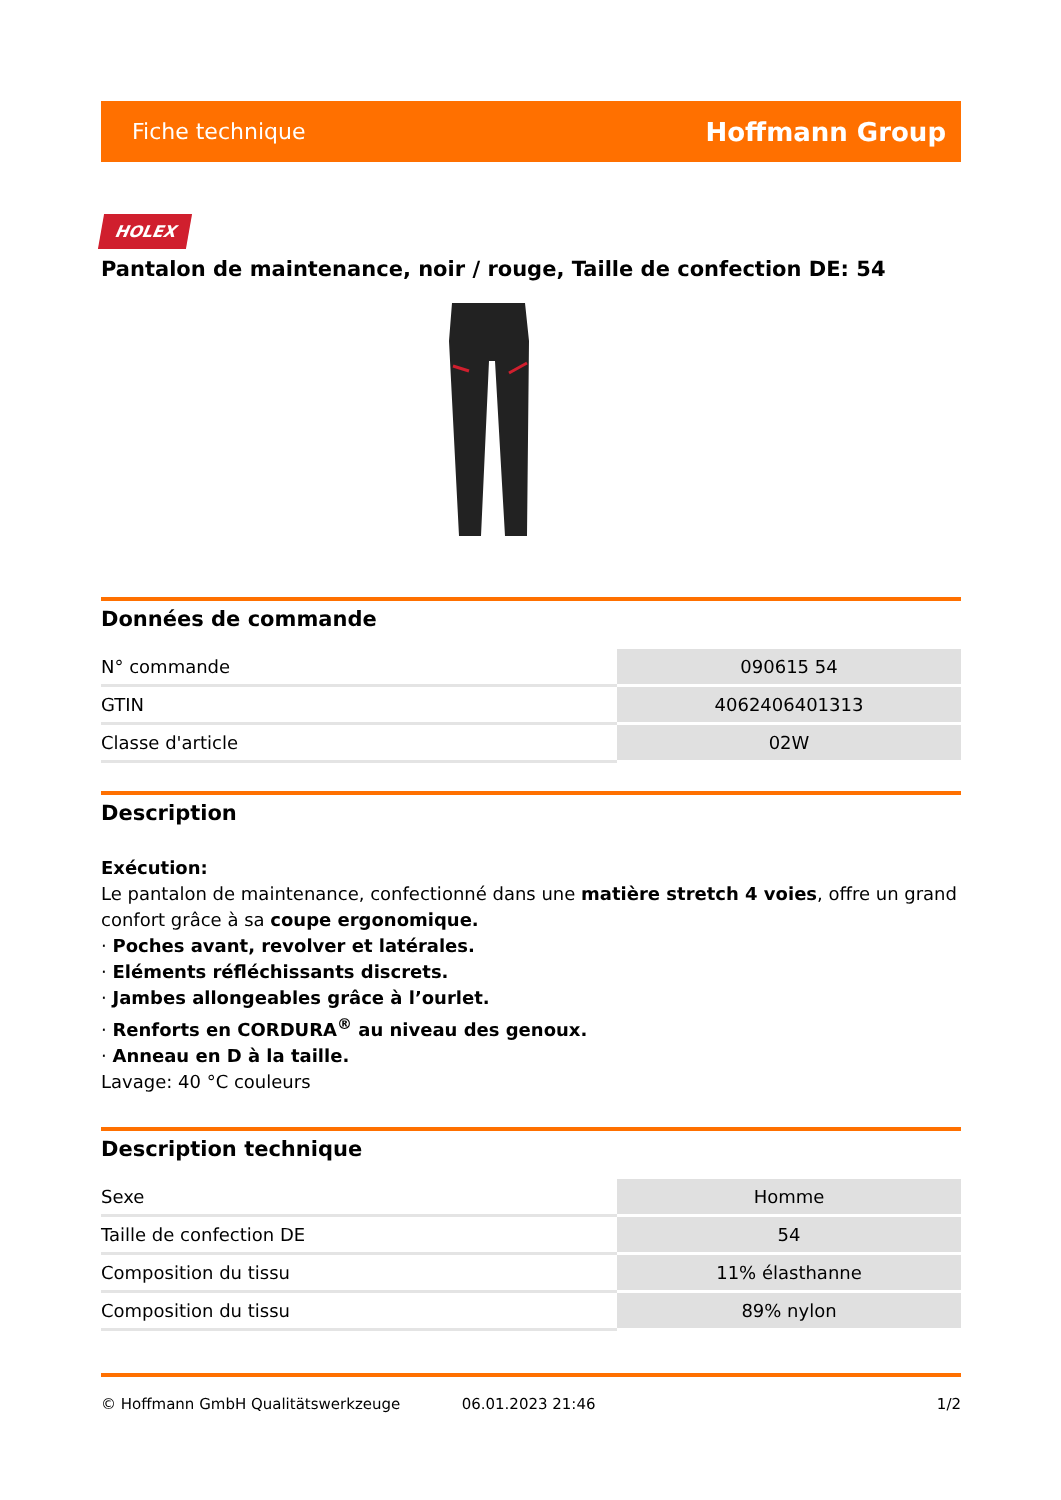Fiche technique Hoffmann Group
HOLEX
Pantalon de maintenance, noir / rouge, Taille de confection DE: 54
Données de commande
| N° commande | 090615 54 |
| GTIN | 4062406401313 |
| Classe d'article | 02W |
Description
Exécution:
Le pantalon de maintenance, confectionné dans une matière stretch 4 voies, offre un grand confort grâce à sa coupe ergonomique.
· Poches avant, revolver et latérales.
· Eléments réfléchissants discrets.
· Jambes allongeables grâce à l’ourlet.
· Renforts en CORDURA<sup>®</sup> au niveau des genoux.
· Anneau en D à la taille.
Lavage: 40 °C couleurs
Description technique
| Sexe | Homme |
| Taille de confection DE | 54 |
| Composition du tissu | 11% élasthanne |
| Composition du tissu | 89% nylon |
© Hoffmann GmbH Qualitätswerkzeuge 06.01.2023 21:46 1/2